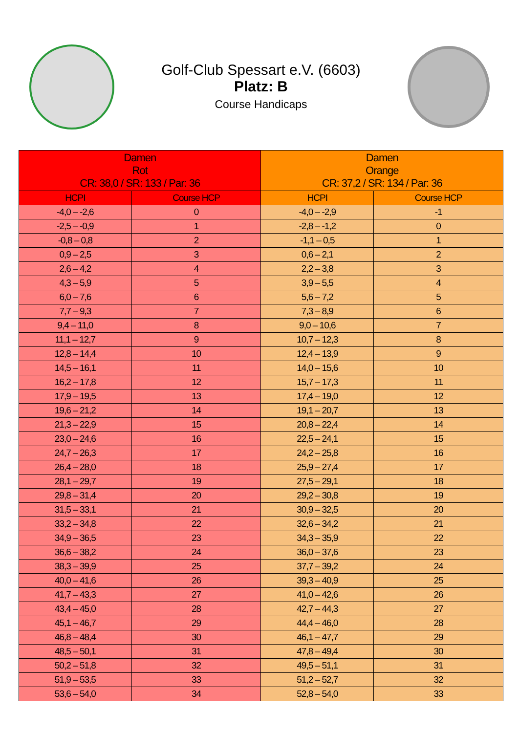Golf-Club Spessart e.V. (6603)
Platz: B
Course Handicaps
| Damen Rot CR: 38,0 / SR: 133 / Par: 36 | | Damen Orange CR: 37,2 / SR: 134 / Par: 36 | |
| --- | --- | --- | --- |
| HCPI | Course HCP | HCPI | Course HCP |
| -4,0 – -2,6 | 0 | -4,0 – -2,9 | -1 |
| -2,5 – -0,9 | 1 | -2,8 – -1,2 | 0 |
| -0,8 – 0,8 | 2 | -1,1 – 0,5 | 1 |
| 0,9 – 2,5 | 3 | 0,6 – 2,1 | 2 |
| 2,6 – 4,2 | 4 | 2,2 – 3,8 | 3 |
| 4,3 – 5,9 | 5 | 3,9 – 5,5 | 4 |
| 6,0 – 7,6 | 6 | 5,6 – 7,2 | 5 |
| 7,7 – 9,3 | 7 | 7,3 – 8,9 | 6 |
| 9,4 – 11,0 | 8 | 9,0 – 10,6 | 7 |
| 11,1 – 12,7 | 9 | 10,7 – 12,3 | 8 |
| 12,8 – 14,4 | 10 | 12,4 – 13,9 | 9 |
| 14,5 – 16,1 | 11 | 14,0 – 15,6 | 10 |
| 16,2 – 17,8 | 12 | 15,7 – 17,3 | 11 |
| 17,9 – 19,5 | 13 | 17,4 – 19,0 | 12 |
| 19,6 – 21,2 | 14 | 19,1 – 20,7 | 13 |
| 21,3 – 22,9 | 15 | 20,8 – 22,4 | 14 |
| 23,0 – 24,6 | 16 | 22,5 – 24,1 | 15 |
| 24,7 – 26,3 | 17 | 24,2 – 25,8 | 16 |
| 26,4 – 28,0 | 18 | 25,9 – 27,4 | 17 |
| 28,1 – 29,7 | 19 | 27,5 – 29,1 | 18 |
| 29,8 – 31,4 | 20 | 29,2 – 30,8 | 19 |
| 31,5 – 33,1 | 21 | 30,9 – 32,5 | 20 |
| 33,2 – 34,8 | 22 | 32,6 – 34,2 | 21 |
| 34,9 – 36,5 | 23 | 34,3 – 35,9 | 22 |
| 36,6 – 38,2 | 24 | 36,0 – 37,6 | 23 |
| 38,3 – 39,9 | 25 | 37,7 – 39,2 | 24 |
| 40,0 – 41,6 | 26 | 39,3 – 40,9 | 25 |
| 41,7 – 43,3 | 27 | 41,0 – 42,6 | 26 |
| 43,4 – 45,0 | 28 | 42,7 – 44,3 | 27 |
| 45,1 – 46,7 | 29 | 44,4 – 46,0 | 28 |
| 46,8 – 48,4 | 30 | 46,1 – 47,7 | 29 |
| 48,5 – 50,1 | 31 | 47,8 – 49,4 | 30 |
| 50,2 – 51,8 | 32 | 49,5 – 51,1 | 31 |
| 51,9 – 53,5 | 33 | 51,2 – 52,7 | 32 |
| 53,6 – 54,0 | 34 | 52,8 – 54,0 | 33 |